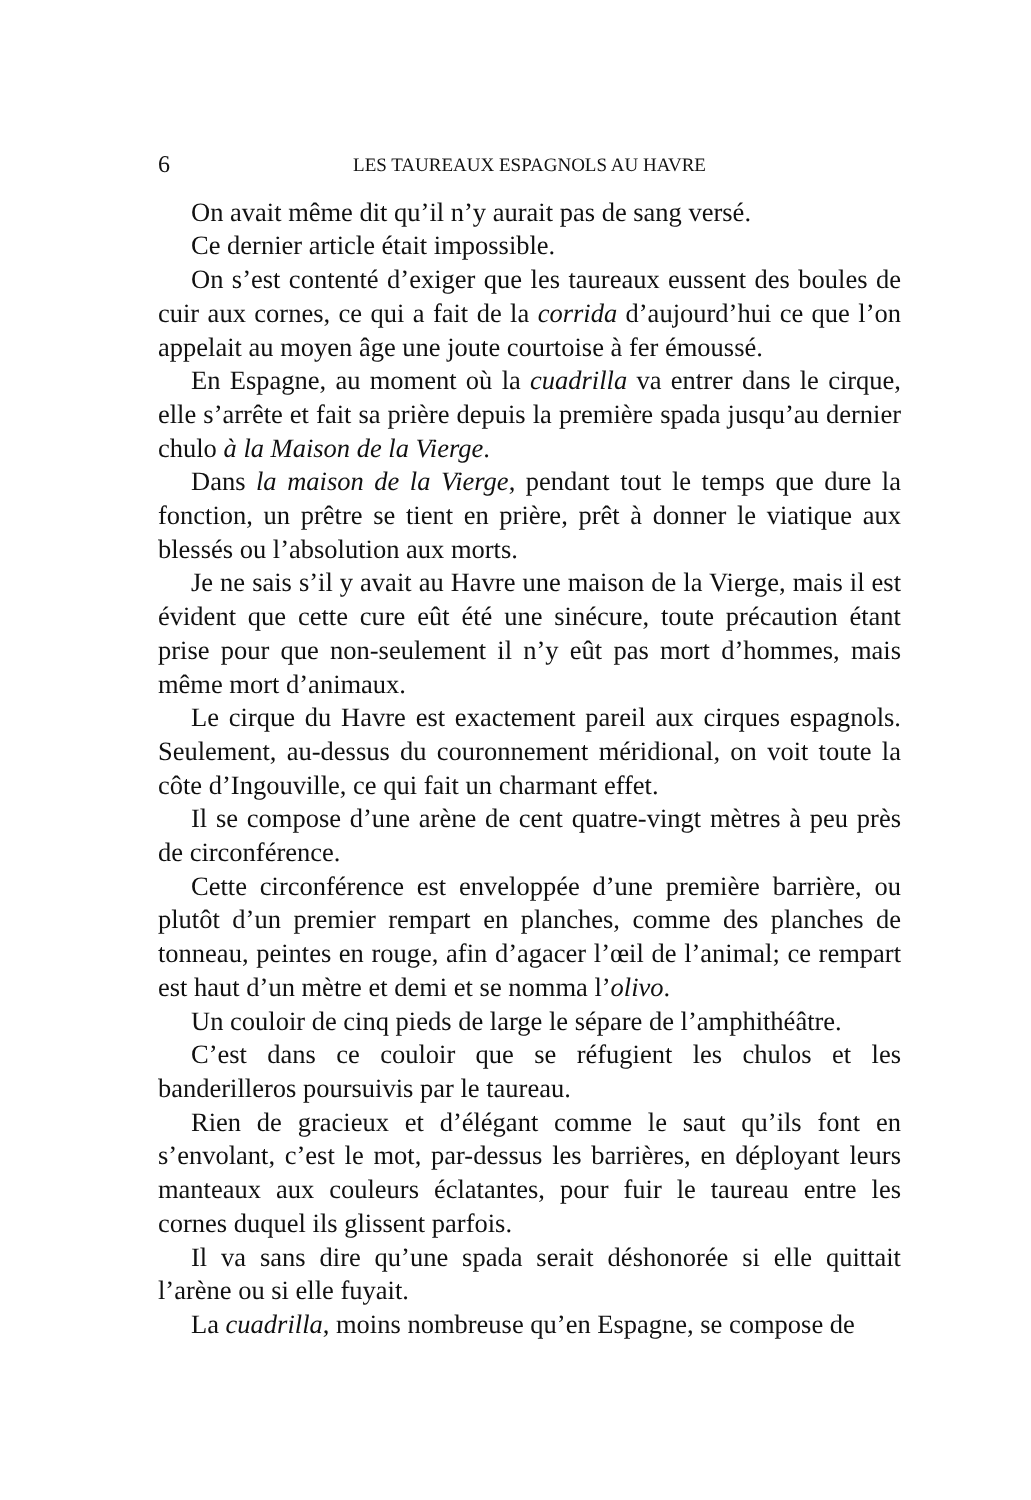6 LES TAUREAUX ESPAGNOLS AU HAVRE
On avait même dit qu’il n’y aurait pas de sang versé.
Ce dernier article était impossible.
On s’est contenté d’exiger que les taureaux eussent des boules de cuir aux cornes, ce qui a fait de la corrida d’aujourd’hui ce que l’on appelait au moyen âge une joute courtoise à fer émoussé.
En Espagne, au moment où la cuadrilla va entrer dans le cirque, elle s’arrête et fait sa prière depuis la première spada jusqu’au dernier chulo à la Maison de la Vierge.
Dans la maison de la Vierge, pendant tout le temps que dure la fonction, un prêtre se tient en prière, prêt à donner le viatique aux blessés ou l’absolution aux morts.
Je ne sais s’il y avait au Havre une maison de la Vierge, mais il est évident que cette cure eût été une sinécure, toute précaution étant prise pour que non-seulement il n’y eût pas mort d’hommes, mais même mort d’animaux.
Le cirque du Havre est exactement pareil aux cirques espagnols. Seulement, au-dessus du couronnement méridional, on voit toute la côte d’Ingouville, ce qui fait un charmant effet.
Il se compose d’une arène de cent quatre-vingt mètres à peu près de circonférence.
Cette circonférence est enveloppée d’une première barrière, ou plutôt d’un premier rempart en planches, comme des planches de tonneau, peintes en rouge, afin d’agacer l’œil de l’animal; ce rempart est haut d’un mètre et demi et se nomma l’olivo.
Un couloir de cinq pieds de large le sépare de l’amphithéâtre.
C’est dans ce couloir que se réfugient les chulos et les banderilleros poursuivis par le taureau.
Rien de gracieux et d’élégant comme le saut qu’ils font en s’envolant, c’est le mot, par-dessus les barrières, en déployant leurs manteaux aux couleurs éclatantes, pour fuir le taureau entre les cornes duquel ils glissent parfois.
Il va sans dire qu’une spada serait déshonorée si elle quittait l’arène ou si elle fuyait.
La cuadrilla, moins nombreuse qu’en Espagne, se compose de